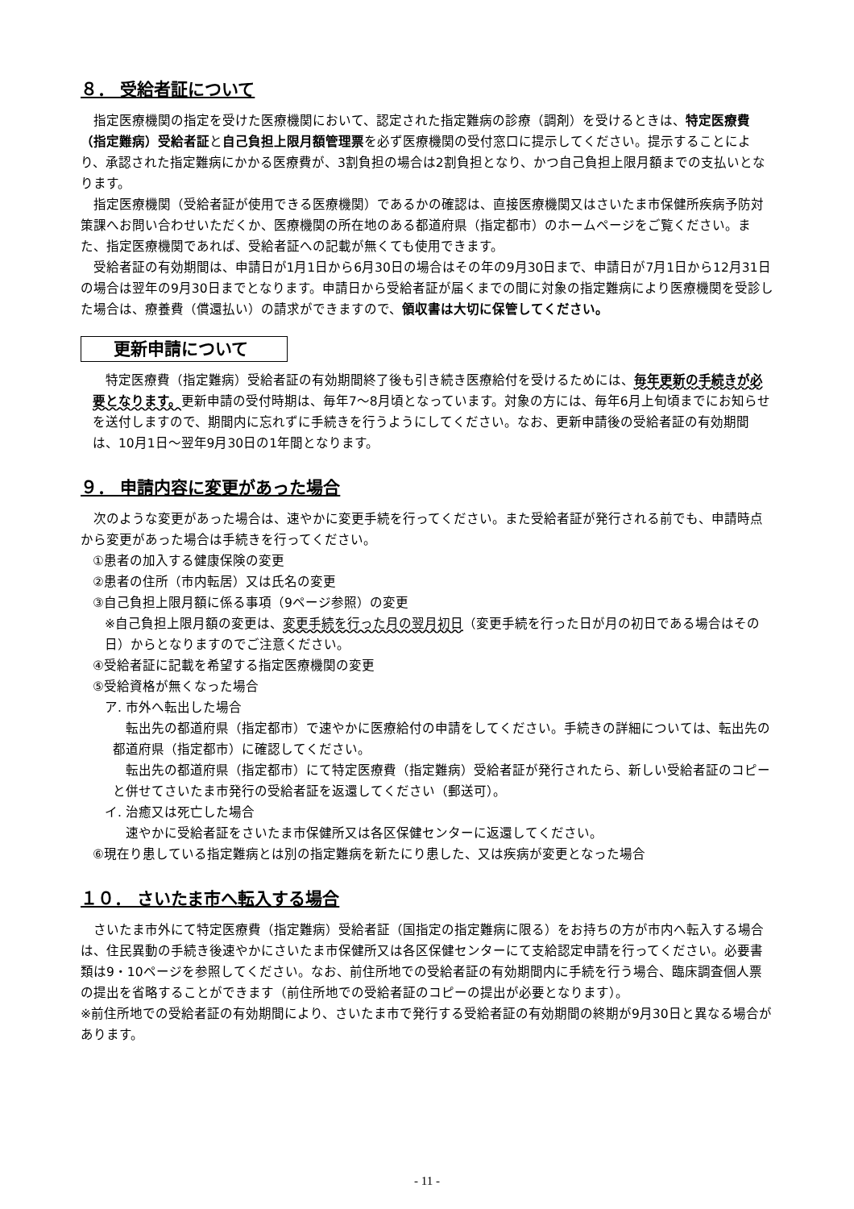８． 受給者証について
指定医療機関の指定を受けた医療機関において、認定された指定難病の診療（調剤）を受けるときは、特定医療費（指定難病）受給者証と自己負担上限月額管理票を必ず医療機関の受付窓口に提示してください。提示することにより、承認された指定難病にかかる医療費が、3割負担の場合は2割負担となり、かつ自己負担上限月額までの支払いとなります。
指定医療機関（受給者証が使用できる医療機関）であるかの確認は、直接医療機関又はさいたま市保健所疾病予防対策課へお問い合わせいただくか、医療機関の所在地のある都道府県（指定都市）のホームページをご覧ください。また、指定医療機関であれば、受給者証への記載が無くても使用できます。
受給者証の有効期間は、申請日が1月1日から6月30日の場合はその年の9月30日まで、申請日が7月1日から12月31日の場合は翌年の9月30日までとなります。申請日から受給者証が届くまでの間に対象の指定難病により医療機関を受診した場合は、療養費（償還払い）の請求ができますので、領収書は大切に保管してください。
更新申請について
特定医療費（指定難病）受給者証の有効期間終了後も引き続き医療給付を受けるためには、毎年更新の手続きが必要となります。更新申請の受付時期は、毎年7～8月頃となっています。対象の方には、毎年6月上旬頃までにお知らせを送付しますので、期間内に忘れずに手続きを行うようにしてください。なお、更新申請後の受給者証の有効期間は、10月1日～翌年9月30日の1年間となります。
９． 申請内容に変更があった場合
次のような変更があった場合は、速やかに変更手続を行ってください。また受給者証が発行される前でも、申請時点から変更があった場合は手続きを行ってください。
①患者の加入する健康保険の変更
②患者の住所（市内転居）又は氏名の変更
③自己負担上限月額に係る事項（9ページ参照）の変更
※自己負担上限月額の変更は、変更手続を行った月の翌月初日（変更手続を行った日が月の初日である場合はその日）からとなりますのでご注意ください。
④受給者証に記載を希望する指定医療機関の変更
⑤受給資格が無くなった場合
ア. 市外へ転出した場合
転出先の都道府県（指定都市）で速やかに医療給付の申請をしてください。手続きの詳細については、転出先の都道府県（指定都市）に確認してください。
転出先の都道府県（指定都市）にて特定医療費（指定難病）受給者証が発行されたら、新しい受給者証のコピーと併せてさいたま市発行の受給者証を返還してください（郵送可）。
イ. 治癒又は死亡した場合
速やかに受給者証をさいたま市保健所又は各区保健センターに返還してください。
⑥現在り患している指定難病とは別の指定難病を新たにり患した、又は疾病が変更となった場合
１０． さいたま市へ転入する場合
さいたま市外にて特定医療費（指定難病）受給者証（国指定の指定難病に限る）をお持ちの方が市内へ転入する場合は、住民異動の手続き後速やかにさいたま市保健所又は各区保健センターにて支給認定申請を行ってください。必要書類は9・10ページを参照してください。なお、前住所地での受給者証の有効期間内に手続を行う場合、臨床調査個人票の提出を省略することができます（前住所地での受給者証のコピーの提出が必要となります）。
※前住所地での受給者証の有効期間により、さいたま市で発行する受給者証の有効期間の終期が9月30日と異なる場合があります。
- 11 -